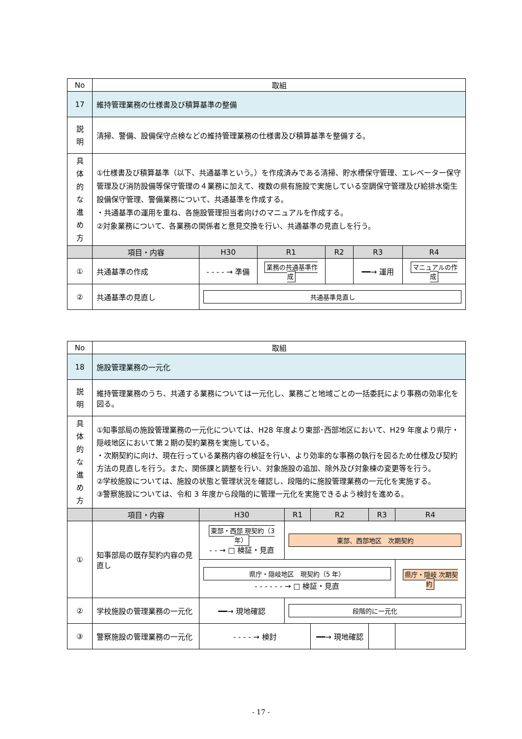| No | 取組 | | | | | |
| 17 | 維持管理業務の仕様書及び積算基準の整備 | | | | | |
| 説 明 | 清掃、警備、設備保守点検などの維持管理業務の仕様書及び積算基準を整備する。 | | | | | |
| 具 体 的 な 進 め 方 | ①仕様書及び積算基準（以下、共通基準という。）を作成済みである清掃、貯水槽保守管理、エレベーター保守管理及び消防設備等保守管理の４業務に加えて、複数の県有施設で実施している空調保守管理及び給排水衛生設備保守管理、警備業務について、共通基準を作成する。 ・共通基準の運用を重ね、各施設管理担当者向けのマニュアルを作成する。 ②対象業務について、各業務の関係者と意見交換を行い、共通基準の見直しを行う。 | | | | | |
| | 項目・内容 | H30 | R1 | R2 | R3 | R4 |
| ① | 共通基準の作成 | - - - - → 準備 | 業務の共通基準作成 | | ━━→ 運用 | マニュアルの作成 |
| ② | 共通基準の見直し | 共通基準見直し | | | | |
| No | 取組 | | | | | |
| 18 | 施設管理業務の一元化 | | | | | |
| 説 明 | 維持管理業務のうち、共通する業務については一元化し、業務ごと地域ごとの一括委託により事務の効率化を図る。 | | | | | |
| 具 体 的 な 進 め 方 | ①知事部局の施設管理業務の一元化については、H28 年度より東部･西部地区において、H29 年度より県庁・隠岐地区において第２期の契約業務を実施している。 ・次期契約に向け、現在行っている業務内容の検証を行い、より効率的な事務の執行を図るため仕様及び契約方法の見直しを行う。また、関係課と調整を行い、対象施設の追加、除外及び対象棟の変更等を行う。 ②学校施設については、施設の状態と管理状況を確認し、段階的に施設管理業務の一元化を実施する。 ③警察施設については、令和 3 年度から段階的に管理一元化を実施できるよう検討を進める。 | | | | | |
| | 項目・内容 | H30 | R1 | R2 | R3 | R4 |
| ① | 知事部局の既存契約内容の見直し | 東部・西部 現契約（3 年） - - → □ 検証・見直 | 東部、西部地区 次期契約 | | | |
| | | 県庁・隠岐地区 現契約（5 年） - - - - - - → □ 検証・見直 | | | | 県庁・隠岐 次期契約 |
| ② | 学校施設の管理業務の一元化 | ━━→ 現地確認 | 段階的に一元化 | | | |
| ③ | 警察施設の管理業務の一元化 | - - - - → 検討 | | ━━→ 現地確認 | | |
- 17 -